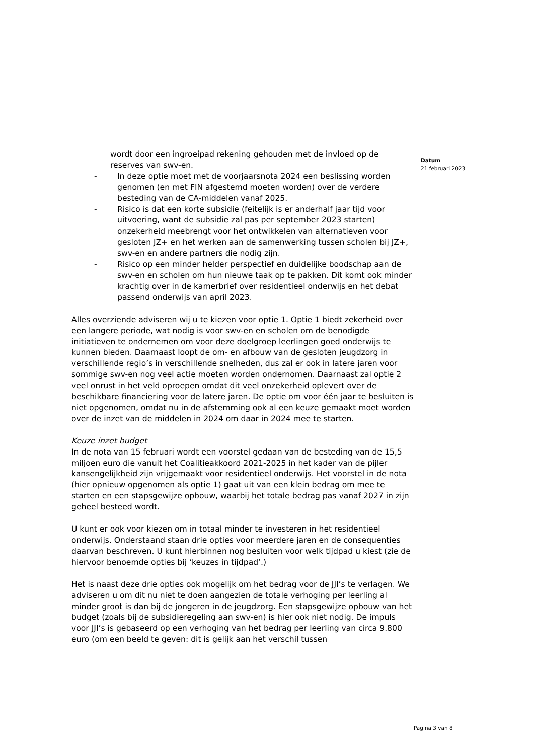wordt door een ingroeipad rekening gehouden met de invloed op de reserves van swv-en.
- In deze optie moet met de voorjaarsnota 2024 een beslissing worden genomen (en met FIN afgestemd moeten worden) over de verdere besteding van de CA-middelen vanaf 2025.
- Risico is dat een korte subsidie (feitelijk is er anderhalf jaar tijd voor uitvoering, want de subsidie zal pas per september 2023 starten) onzekerheid meebrengt voor het ontwikkelen van alternatieven voor gesloten JZ+ en het werken aan de samenwerking tussen scholen bij JZ+, swv-en en andere partners die nodig zijn.
- Risico op een minder helder perspectief en duidelijke boodschap aan de swv-en en scholen om hun nieuwe taak op te pakken. Dit komt ook minder krachtig over in de kamerbrief over residentieel onderwijs en het debat passend onderwijs van april 2023.
Alles overziende adviseren wij u te kiezen voor optie 1. Optie 1 biedt zekerheid over een langere periode, wat nodig is voor swv-en en scholen om de benodigde initiatieven te ondernemen om voor deze doelgroep leerlingen goed onderwijs te kunnen bieden. Daarnaast loopt de om- en afbouw van de gesloten jeugdzorg in verschillende regio’s in verschillende snelheden, dus zal er ook in latere jaren voor sommige swv-en nog veel actie moeten worden ondernomen. Daarnaast zal optie 2 veel onrust in het veld oproepen omdat dit veel onzekerheid oplevert over de beschikbare financiering voor de latere jaren. De optie om voor één jaar te besluiten is niet opgenomen, omdat nu in de afstemming ook al een keuze gemaakt moet worden over de inzet van de middelen in 2024 om daar in 2024 mee te starten.
Keuze inzet budget
In de nota van 15 februari wordt een voorstel gedaan van de besteding van de 15,5 miljoen euro die vanuit het Coalitieakkoord 2021-2025 in het kader van de pijler kansengelijkheid zijn vrijgemaakt voor residentieel onderwijs. Het voorstel in de nota (hier opnieuw opgenomen als optie 1) gaat uit van een klein bedrag om mee te starten en een stapsgewijze opbouw, waarbij het totale bedrag pas vanaf 2027 in zijn geheel besteed wordt.
U kunt er ook voor kiezen om in totaal minder te investeren in het residentieel onderwijs. Onderstaand staan drie opties voor meerdere jaren en de consequenties daarvan beschreven. U kunt hierbinnen nog besluiten voor welk tijdpad u kiest (zie de hiervoor benoemde opties bij ‘keuzes in tijdpad’.)
Het is naast deze drie opties ook mogelijk om het bedrag voor de JJI’s te verlagen. We adviseren u om dit nu niet te doen aangezien de totale verhoging per leerling al minder groot is dan bij de jongeren in de jeugdzorg. Een stapsgewijze opbouw van het budget (zoals bij de subsidieregeling aan swv-en) is hier ook niet nodig. De impuls voor JJI’s is gebaseerd op een verhoging van het bedrag per leerling van circa 9.800 euro (om een beeld te geven: dit is gelijk aan het verschil tussen
Datum
21 februari 2023
Pagina 3 van 8